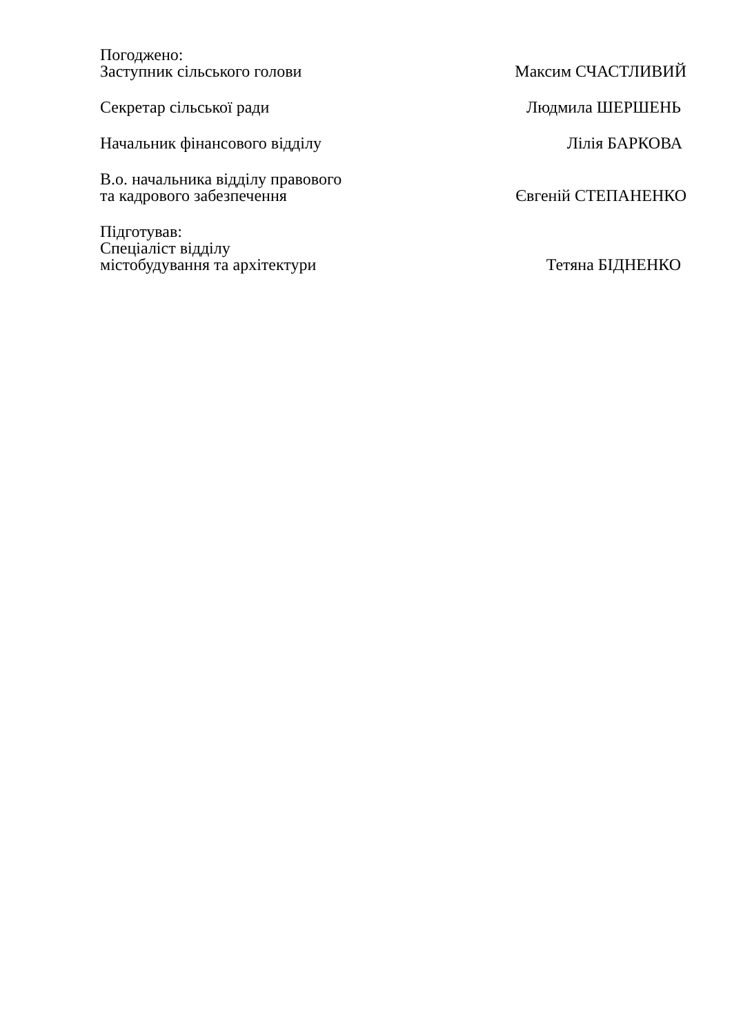Погоджено:
Заступник сільського голови
Максим СЧАСТЛИВИЙ
Секретар сільської ради
Людмила ШЕРШЕНЬ
Начальник фінансового відділу
Лілія БАРКОВА
В.о. начальника відділу правового
та кадрового забезпечення
Євгеній СТЕПАНЕНКО
Підготував:
Спеціаліст відділу
містобудування та архітектури
Тетяна БІДНЕНКО